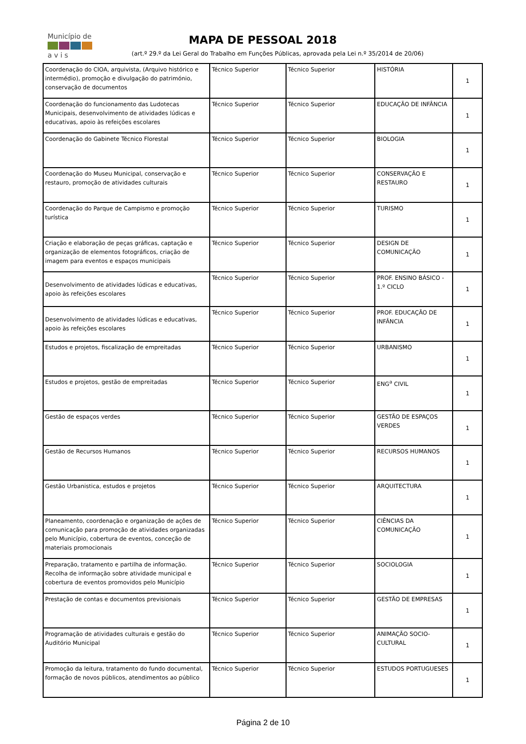Município de
a v i s
MAPA DE PESSOAL 2018
(art.º 29.º da Lei Geral do Trabalho em Funções Públicas, aprovada pela Lei n.º 35/2014 de 20/06)
| Coordenação do CIOA, arquivista, (Arquivo histórico e intermédio), promoção e divulgação do património, conservação de documentos | Técnico Superior | Técnico Superior | HISTÓRIA | 1 |
| Coordenação do funcionamento das Ludotecas Municipais, desenvolvimento de atividades lúdicas e educativas, apoio às refeições escolares | Técnico Superior | Técnico Superior | EDUCAÇÃO DE INFÂNCIA | 1 |
| Coordenação do Gabinete Técnico Florestal | Técnico Superior | Técnico Superior | BIOLOGIA | 1 |
| Coordenação do Museu Municipal, conservação e restauro, promoção de atividades culturais | Técnico Superior | Técnico Superior | CONSERVAÇÃO E RESTAURO | 1 |
| Coordenação do Parque de Campismo e promoção turística | Técnico Superior | Técnico Superior | TURISMO | 1 |
| Criação e elaboração de peças gráficas, captação e organização de elementos fotográficos, criação de imagem para eventos e espaços municipais | Técnico Superior | Técnico Superior | DESIGN DE COMUNICAÇÃO | 1 |
| Desenvolvimento de atividades lúdicas e educativas, apoio às refeições escolares | Técnico Superior | Técnico Superior | PROF. ENSINO BÁSICO - 1.º CICLO | 1 |
| Desenvolvimento de atividades lúdicas e educativas, apoio às refeições escolares | Técnico Superior | Técnico Superior | PROF. EDUCAÇÃO DE INFÂNCIA | 1 |
| Estudos e projetos, fiscalização de empreitadas | Técnico Superior | Técnico Superior | URBANISMO | 1 |
| Estudos e projetos, gestão de empreitadas | Técnico Superior | Técnico Superior | ENG<sup>a</sup> CIVIL | 1 |
| Gestão de espaços verdes | Técnico Superior | Técnico Superior | GESTÃO DE ESPAÇOS VERDES | 1 |
| Gestão de Recursos Humanos | Técnico Superior | Técnico Superior | RECURSOS HUMANOS | 1 |
| Gestão Urbanistica, estudos e projetos | Técnico Superior | Técnico Superior | ARQUITECTURA | 1 |
| Planeamento, coordenação e organização de ações de comunicação para promoção de atividades organizadas pelo Município, cobertura de eventos, conceção de materiais promocionais | Técnico Superior | Técnico Superior | CIÊNCIAS DA COMUNICAÇÃO | 1 |
| Preparação, tratamento e partilha de informação. Recolha de informação sobre atividade municipal e cobertura de eventos promovidos pelo Município | Técnico Superior | Técnico Superior | SOCIOLOGIA | 1 |
| Prestação de contas e documentos previsionais | Técnico Superior | Técnico Superior | GESTÃO DE EMPRESAS | 1 |
| Programação de atividades culturais e gestão do Auditório Municipal | Técnico Superior | Técnico Superior | ANIMAÇÃO SOCIO-CULTURAL | 1 |
| Promoção da leitura, tratamento do fundo documental, formação de novos públicos, atendimentos ao público | Técnico Superior | Técnico Superior | ESTUDOS PORTUGUESES | 1 |
Página 2 de 10